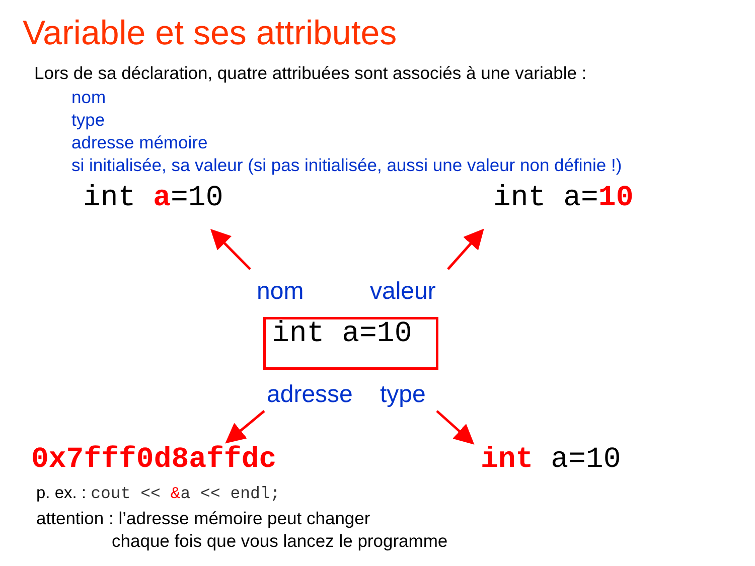Variable et ses attributes
Lors de sa déclaration, quatre attribuées sont associés à une variable :
nom
type
adresse mémoire
si initialisée, sa valeur (si pas initialisée, aussi une valeur non définie !)
int a=10 int a=10
nom valeur
int a=10
adresse type
0x7fff0d8affdc int a=10
p. ex. : cout << &a << endl;
attention : l’adresse mémoire peut changer
chaque fois que vous lancez le programme